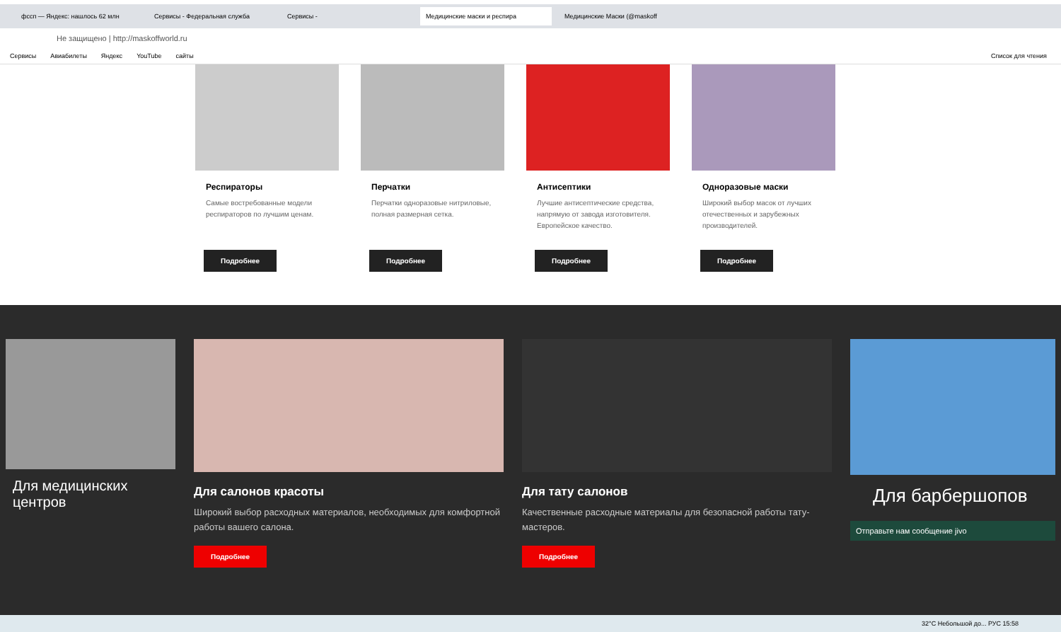фссп — Яндекс: нашлось 62 млн Сервисы - Федеральная служба Сервисы - Медицинские маски и респира Медицинские Маски (@maskoff
Не защищено | http://maskoffworld.ru
Сервисы Авиабилеты Яндекс YouTube сайты Список для чтения
Респираторы
Самые востребованные модели респираторов по лучшим ценам.
Подробнее
Перчатки
Перчатки одноразовые нитриловые, полная размерная сетка.
Подробнее
Антисептики
Лучшие антисептические средства, напрямую от завода изготовителя. Европейское качество.
Подробнее
Одноразовые маски
Широкий выбор масок от лучших отечественных и зарубежных производителей.
Подробнее
Для медицинских центров
Для салонов красоты
Широкий выбор расходных материалов, необходимых для комфортной работы вашего салона.
Подробнее
Для тату салонов
Качественные расходные материалы для безопасной работы тату-мастеров.
Подробнее
Для барбершопов
Отправьте нам сообщение jivo
32°C Небольшой до... РУС 15:58